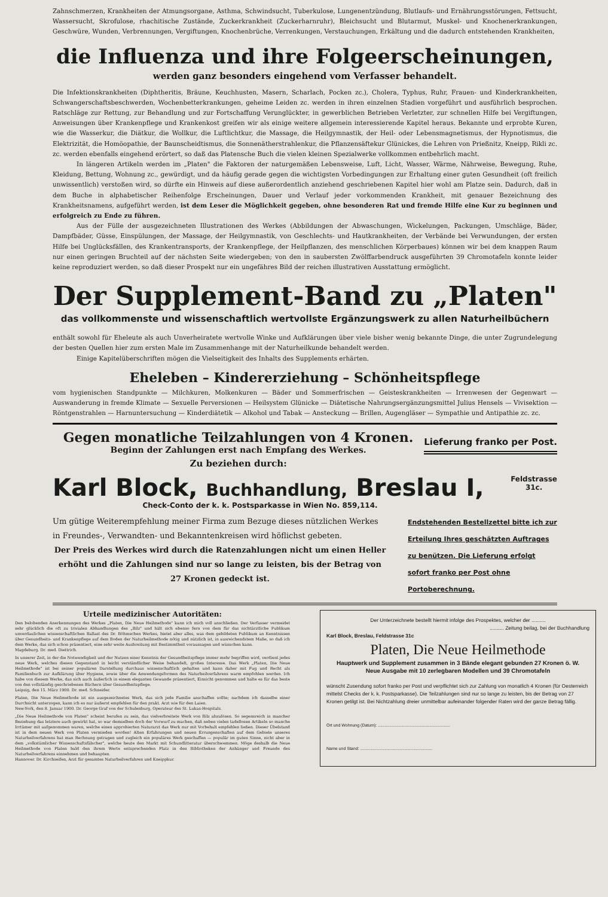Zahnschmerzen, Krankheiten der Atmungsorgane, Asthma, Schwindsucht, Tuberkulose, Lungenentzündung, Blutlaufs- und Ernährungsstörungen, Fettsucht, Wassersucht, Skrofulose, rhachitische Zustände, Zuckerkrankheit (Zuckerharnruhr), Bleichsucht und Blutarmut, Muskel- und Knochenerkrankungen, Geschwüre, Wunden, Verbrennungen, Vergiftungen, Knochenbrüche, Verrenkungen, Verstauchungen, Erkältung und die dadurch entstehenden Krankheiten,
die Influenza und ihre Folgeerscheinungen,
werden ganz besonders eingehend vom Verfasser behandelt.
Die Infektionskrankheiten (Diphtheritis, Bräune, Keuchhusten, Masern, Scharlach, Pocken zc.), Cholera, Typhus, Ruhr, Frauen- und Kinderkrankheiten, Schwangerschaftsbeschwerden, Wochenbetterkrankungen, geheime Leiden zc. werden in ihren einzelnen Stadien vorgeführt und ausführlich besprochen. Ratschläge zur Rettung, zur Behandlung und zur Fortschaffung Verunglückter, in gewerblichen Betrieben Verletzter, zur schnellen Hilfe bei Vergiftungen, Anweisungen über Krankenpflege und Krankenkost greifen wir als einige weitere allgemein interessierende Kapitel heraus. Bekannte und erprobte Kuren, wie die Wasserkur, die Diätkur, die Wollkur, die Luftlichtkur, die Massage, die Heilgymnastik, der Heil- oder Lebensmagnetismus, der Hypnotismus, die Elektrizität, die Homöopathie, der Baunscheidtismus, die Sonnenätherstrahlenkur, die Pflanzensäftekur Glünickes, die Lehren von Prießnitz, Kneipp, Rikli zc. zc. werden ebenfalls eingehend erörtert, so daß das Platensche Buch die vielen kleinen Spezialwerke vollkommen entbehrlich macht.
In längeren Artikeln werden im „Platen" die Faktoren der naturgemäßen Lebensweise, Luft, Licht, Wasser, Wärme, Nährweise, Bewegung, Ruhe, Kleidung, Bettung, Wohnung zc., gewürdigt, und da häufig gerade gegen die wichtigsten Vorbedingungen zur Erhaltung einer guten Gesundheit (oft freilich unwissentlich) verstoßen wird, so dürfte ein Hinweis auf diese außerordentlich anziehend geschriebenen Kapitel hier wohl am Platze sein. Dadurch, daß in dem Buche in alphabetischer Reihenfolge Erscheinungen, Dauer und Verlauf jeder vorkommenden Krankheit, mit genauer Bezeichnung des Krankheitsnamens, aufgeführt werden, ist dem Leser die Möglichkeit gegeben, ohne besonderen Rat und fremde Hilfe eine Kur zu beginnen und erfolgreich zu Ende zu führen.
Aus der Fülle der ausgezeichneten Illustrationen des Werkes (Abbildungen der Abwaschungen, Wickelungen, Packungen, Umschläge, Bäder, Dampfbäder, Güsse, Einspülungen, der Massage, der Heilgymnastik, von Geschlechts- und Hautkrankheiten, der Verbände bei Verwundungen, der ersten Hilfe bei Unglücksfällen, des Krankentransports, der Krankenpflege, der Heilpflanzen, des menschlichen Körperbaues) können wir bei dem knappen Raum nur einen geringen Bruchteil auf der nächsten Seite wiedergeben; von den in saubersten Zwölffarbendruck ausgeführten 39 Chromotafeln konnte leider keine reproduziert werden, so daß dieser Prospekt nur ein ungefähres Bild der reichen illustrativen Ausstattung ermöglicht.
Der Supplement-Band zu „Platen"
das vollkommenste und wissenschaftlich wertvollste Ergänzungswerk zu allen Naturheilbüchern
enthält sowohl für Eheleute als auch Unverheiratete wertvolle Winke und Aufklärungen über viele bisher wenig bekannte Dinge, die unter Zugrundelegung der besten Quellen hier zum ersten Male im Zusammenhange mit der Naturheilkunde behandelt werden.
Einige Kapitelüberschriften mögen die Vielseitigkeit des Inhalts des Supplements erhärten.
Eheleben – Kindererziehung – Schönheitspflege
vom hygienischen Standpunkte — Milchkuren, Molkenkuren — Bäder und Sommerfrischen — Geisteskrankheiten — Irrenwesen der Gegenwart — Auswanderung in fremde Klimate — Sexuelle Perversionen — Heilsystem Glünicke — Diätetische Nahrungsergänzungsmittel Julius Hensels — Vivisektion — Röntgenstrahlen — Harnuntersuchung — Kinderdiätetik — Alkohol und Tabak — Ansteckung — Brillen, Augengläser — Sympathie und Antipathie zc. zc.
Gegen monatliche Teilzahlungen von 4 Kronen.
Beginn der Zahlungen erst nach Empfang des Werkes.
Zu beziehen durch:
Lieferung franko per Post.
Karl Block, Buchhandlung, Breslau I,
Feldstrasse
31c.
Check-Conto der k. k. Postsparkasse in Wien No. 859,114.
Um gütige Weiterempfehlung meiner Firma zum Bezuge dieses nützlichen Werkes in Freundes-, Verwandten- und Bekanntenkreisen wird höflichst gebeten.
Der Preis des Werkes wird durch die Ratenzahlungen nicht um einen Heller erhöht und die Zahlungen sind nur so lange zu leisten, bis der Betrag von 27 Kronen gedeckt ist.
Endstehenden Bestellzettel bitte ich zur Erteilung Ihres geschätzten Auftrages zu benützen. Die Lieferung erfolgt sofort franko per Post ohne Portoberechnung.
Urteile medizinischer Autoritäten:
Den belobenden Anerkennungen des Werkes „Platen, Die Neue Heilmethode" kann ich mich voll anschließen. Der Verfasser vermeidet sehr glücklich die oft zu trivialen Abhandlungen des „Bilz" und hält sich ebenso fern von dem für das nichtärztliche Publikum unverdaulichen wissenschaftlichen Ballast des Dr. Böhmschen Werkes, bietet aber alles, was dem gebildeten Publikum an Kenntnissen über Gesundheits- und Krankenpflege auf dem Boden der Naturheilmethode nötig und nützlich ist, in ausreichendstem Maße, so daß ich dem Werke, das sich schon präsentiert, eine sehr weite Ausbreitung mit Bestimmtheit voraussagen und wünschen kann.
Magdeburg. Dr. med. Diettrich.
In unserer Zeit, in der die Notwendigkeit und der Nutzen einer Kenntnis der Gesundheitspflege immer mehr begriffen wird, verdient jedes neue Werk, welches diesen Gegenstand in leicht verständlicher Weise behandelt, großes Interesse. Das Werk „Platen, Die Neue Heilmethode" ist bei seiner populären Darstellung durchaus wissenschaftlich gehalten und kann daher mit Fug und Recht als Familienbuch zur Aufklärung über Hygiene, sowie über die Anwendungsformen des Naturheilverfahrens warm empfohlen werden. Ich habe von diesem Werke, das sich auch äußerlich in einem eleganten Gewande präsentiert, Einsicht genommen und halte es für das beste von den vollständig geschriebenen Büchern über Gesundheitspflege.
Leipzig, den 15. März 1900. Dr. med. Schneider.
Platen, Die Neue Heilmethode ist ein ausgezeichnetes Werk, das sich jede Familie anschaffen sollte; nachdem ich dasselbe einer Durchsicht unterzogen, kann ich es nur äußerst empfehlen für den prakt. Arzt wie für den Laien.
New-York, den 8. Januar 1900. Dr. George Graf von der Schulenburg, Operateur des St. Lukas-Hospitals.
„Die Neue Heilmethode von Platen" scheint berufen zu sein, das vielverbreitete Werk von Bilz abzulösen. So segensreich in mancher Beziehung das letztere auch gewirkt hat, so war demselben doch der Vorwurf zu machen, daß neben vielen tadellosen Artikeln so manche Irrtümer mit aufgenommen waren, welche einen approbierten Naturarzt das Werk nur mit Vorbehalt empfehlen ließen. Dieser Übelstand ist in dem neuen Werk von Platen vermieden worden! Alten Erfahrungen und neuen Errungenschaften auf dem Gebiete unseres Naturheilverfahrens hat man Rechnung getragen und zugleich ein populäres Werk geschaffen — populär im guten Sinne, nicht aber in dem „volkstümlicher Wissenschaftsfälscher", welche heute den Markt mit Schundlitteratur überschwemmen. Möge deshalb die Neue Heilmethode von Platen bald den ihrem Werte entsprechenden Platz in den Bibliotheken der Anhänger und Freunde des Naturheilverfahrens einnehmen und behaupten.
Hannover. Dr. Kirchseifen, Arzt für gesamtes Naturheilverfahren und Kneippkur.
Der Unterzeichnete bestellt hiermit infolge des Prospektes, welcher der ..........
.......... Zeitung beilag, bei der Buchhandlung
Karl Block, Breslau, Feldstrasse 31c
Platen, Die Neue Heilmethode
Hauptwerk und Supplement zusammen in 3 Bände elegant gebunden 27 Kronen ö. W.
Neue Ausgabe mit 10 zerlegbaren Modellen und 39 Chromotafeln
wünscht Zusendung sofort franko per Post und verpflichtet sich zur Zahlung von monatlich 4 Kronen (für Oesterreich mittelst Checks der k. k. Postsparkasse). Die Teilzahlungen sind nur so lange zu leisten, bis der Betrag von 27 Kronen getilgt ist. Bei Nichtzahlung dreier unmittelbar aufeinander folgender Raten wird der ganze Betrag fällig.
Ort und Wohnung (Datum): ..............................................................
Name und Stand: ..............................................................